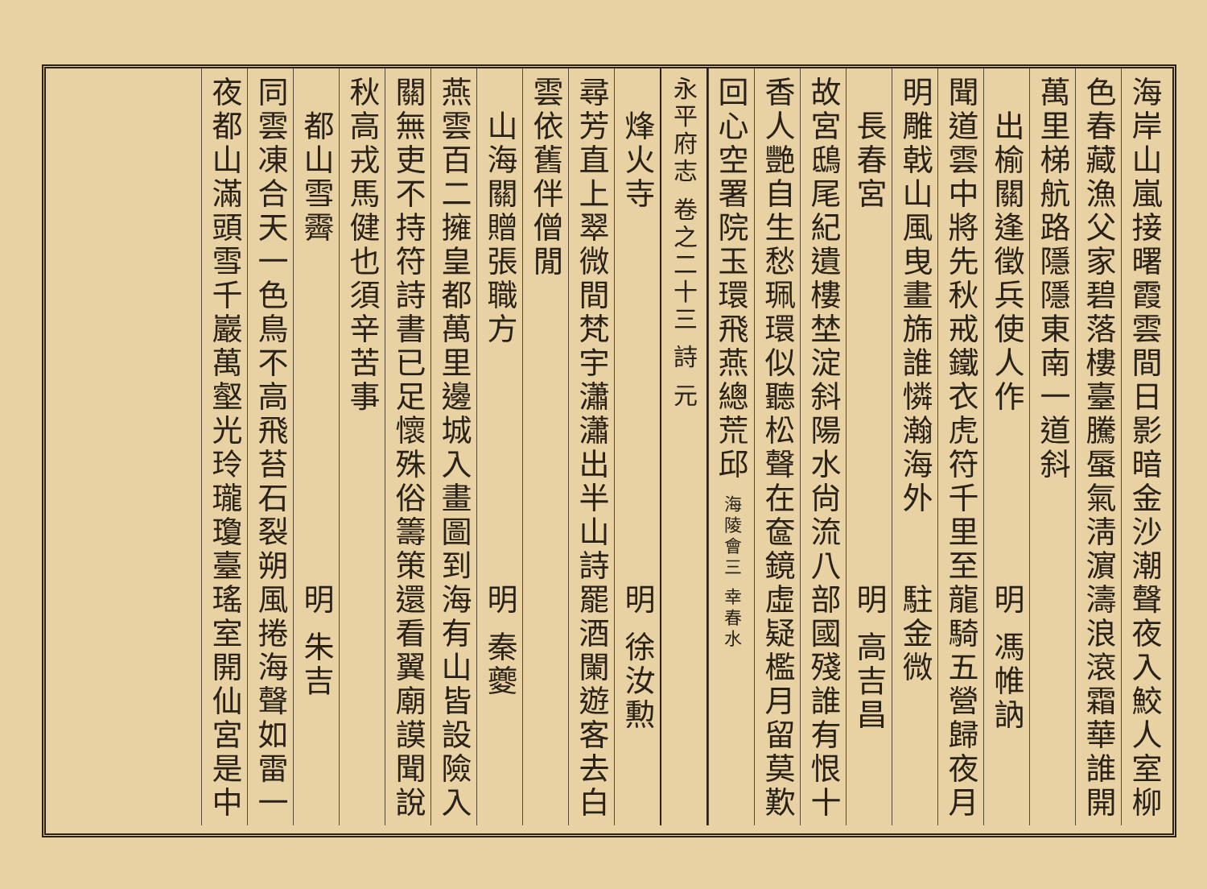海岸山嵐接曙霞雲間日影暗金沙潮聲夜入鮫人室柳
色春藏漁父家碧落樓臺騰蜃氣淸濵濤浪滾霜華誰開
萬里梯航路隱隱東南一道斜
　出榆關逢徵兵使人作　　　　　明 馮帷訥
聞道雲中將先秋戒鐵衣虎符千里至龍騎五營歸夜月
明雕戟山風曳畫旆誰憐瀚海外　　駐金微
　長春宮　　　　　　　　　　　明 高吉昌
故宮鴟尾紀遺樓埜淀斜陽水尙流八部國殘誰有恨十
香人艷自生愁珮環似聽松聲在奩鏡虛疑檻月留莫歎
回心空署院玉環飛燕總荒邱 海陵會三 幸春水
永平府志 卷之二十三 詩 元
　烽火寺　　　　　　　　　　　明 徐汝勲
尋芳直上翠微間梵宇瀟瀟出半山詩罷酒闌遊客去白
雲依舊伴僧閒
　山海關贈張職方　　　　　　　明 秦夔
燕雲百二擁皇都萬里邊城入畫圖到海有山皆設險入
關無吏不持符詩書已足懷殊俗籌策還看翼廟謨聞說
秋高戎馬健也須辛苦事
　都山雪霽　　　　　　　　　　明 朱吉
同雲凍合天一色鳥不高飛苔石裂朔風捲海聲如雷一
夜都山滿頭雪千巖萬壑光玲瓏瓊臺瑤室開仙宮是中